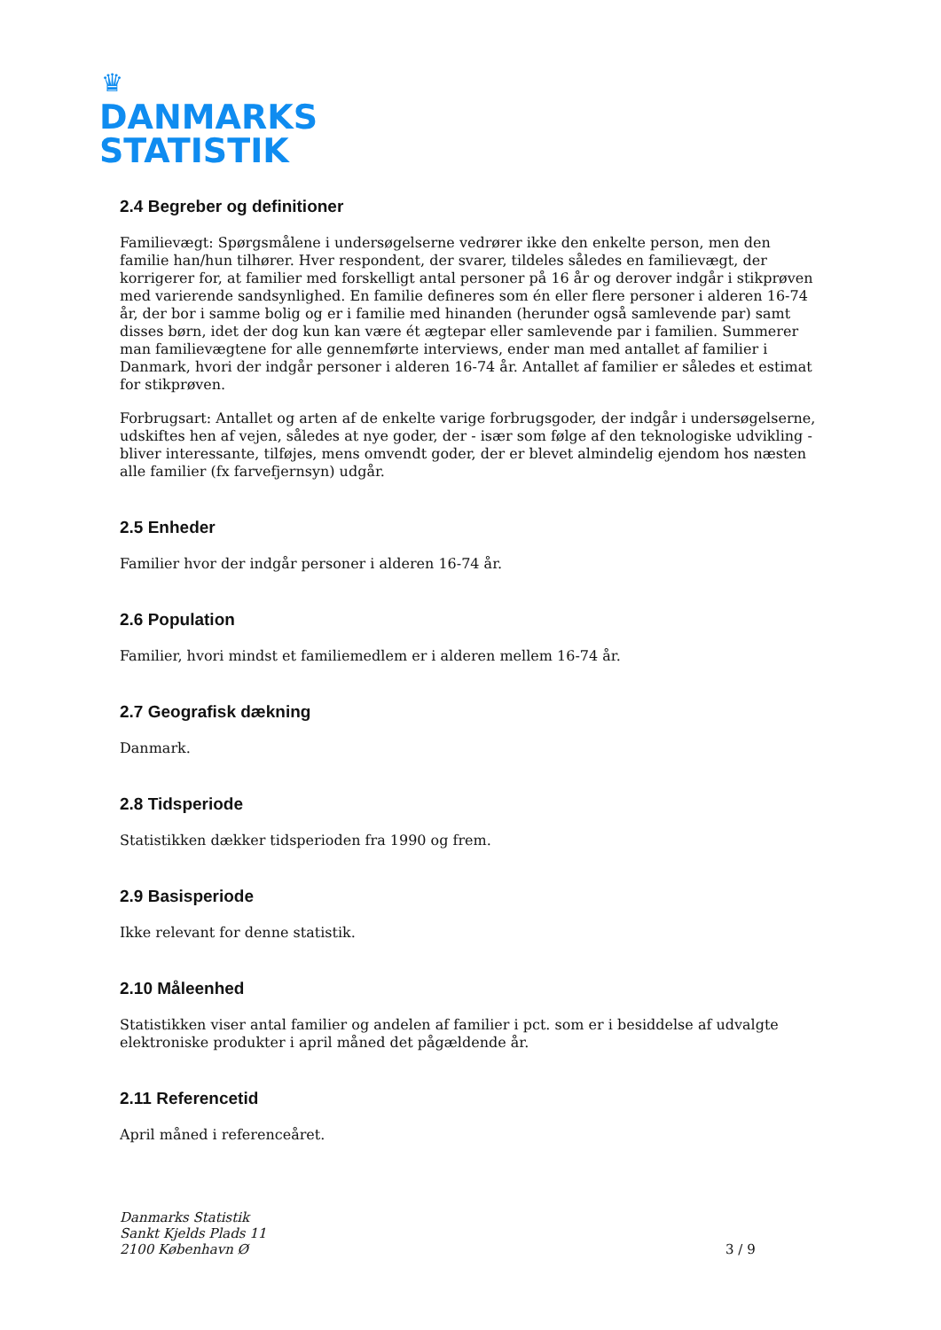♛
DANMARKS
STATISTIK
2.4 Begreber og definitioner
Familievægt: Spørgsmålene i undersøgelserne vedrører ikke den enkelte person, men den familie han/hun tilhører. Hver respondent, der svarer, tildeles således en familievægt, der korrigerer for, at familier med forskelligt antal personer på 16 år og derover indgår i stikprøven med varierende sandsynlighed. En familie defineres som én eller flere personer i alderen 16-74 år, der bor i samme bolig og er i familie med hinanden (herunder også samlevende par) samt disses børn, idet der dog kun kan være ét ægtepar eller samlevende par i familien. Summerer man familievægtene for alle gennemførte interviews, ender man med antallet af familier i Danmark, hvori der indgår personer i alderen 16-74 år. Antallet af familier er således et estimat for stikprøven.
Forbrugsart: Antallet og arten af de enkelte varige forbrugsgoder, der indgår i undersøgelserne, udskiftes hen af vejen, således at nye goder, der - især som følge af den teknologiske udvikling - bliver interessante, tilføjes, mens omvendt goder, der er blevet almindelig ejendom hos næsten alle familier (fx farvefjernsyn) udgår.
2.5 Enheder
Familier hvor der indgår personer i alderen 16-74 år.
2.6 Population
Familier, hvori mindst et familiemedlem er i alderen mellem 16-74 år.
2.7 Geografisk dækning
Danmark.
2.8 Tidsperiode
Statistikken dækker tidsperioden fra 1990 og frem.
2.9 Basisperiode
Ikke relevant for denne statistik.
2.10 Måleenhed
Statistikken viser antal familier og andelen af familier i pct. som er i besiddelse af udvalgte elektroniske produkter i april måned det pågældende år.
2.11 Referencetid
April måned i referenceåret.
Danmarks Statistik
Sankt Kjelds Plads 11
2100 København Ø
3 / 9